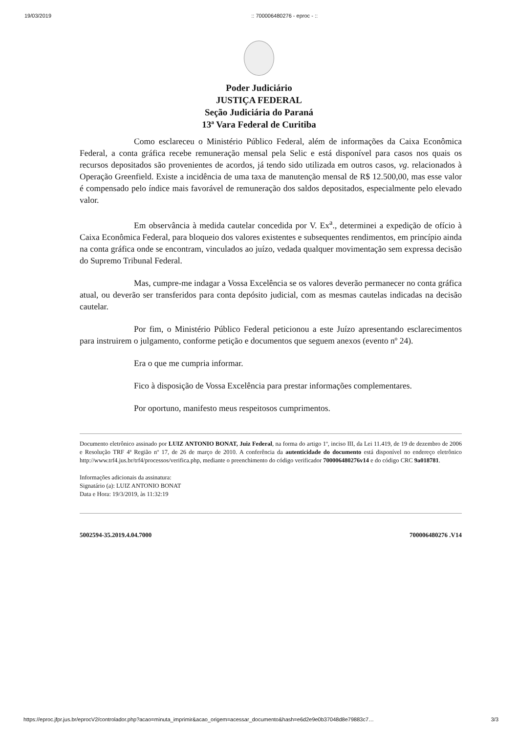19/03/2019:: 700006480276 - eproc - ::
Poder Judiciário
JUSTIÇA FEDERAL
Seção Judiciária do Paraná
13ª Vara Federal de Curitiba
Como esclareceu o Ministério Público Federal, além de informações da Caixa Econômica Federal, a conta gráfica recebe remuneração mensal pela Selic e está disponível para casos nos quais os recursos depositados são provenientes de acordos, já tendo sido utilizada em outros casos, vg. relacionados à Operação Greenfield. Existe a incidência de uma taxa de manutenção mensal de R$ 12.500,00, mas esse valor é compensado pelo índice mais favorável de remuneração dos saldos depositados, especialmente pelo elevado valor.
Em observância à medida cautelar concedida por V. Ex<sup>a</sup>., determinei a expedição de ofício à Caixa Econômica Federal, para bloqueio dos valores existentes e subsequentes rendimentos, em princípio ainda na conta gráfica onde se encontram, vinculados ao juízo, vedada qualquer movimentação sem expressa decisão do Supremo Tribunal Federal.
Mas, cumpre-me indagar a Vossa Excelência se os valores deverão permanecer no conta gráfica atual, ou deverão ser transferidos para conta depósito judicial, com as mesmas cautelas indicadas na decisão cautelar.
Por fim, o Ministério Público Federal peticionou a este Juízo apresentando esclarecimentos para instruirem o julgamento, conforme petição e documentos que seguem anexos (evento nº 24).
Era o que me cumpria informar.
Fico à disposição de Vossa Excelência para prestar informações complementares.
Por oportuno, manifesto meus respeitosos cumprimentos.
Documento eletrônico assinado por LUIZ ANTONIO BONAT, Juiz Federal, na forma do artigo 1º, inciso III, da Lei 11.419, de 19 de dezembro de 2006 e Resolução TRF 4ª Região nº 17, de 26 de março de 2010. A conferência da autenticidade do documento está disponível no endereço eletrônico http://www.trf4.jus.br/trf4/processos/verifica.php, mediante o preenchimento do código verificador 700006480276v14 e do código CRC 9a018781.
Informações adicionais da assinatura:
Signatário (a): LUIZ ANTONIO BONAT
Data e Hora: 19/3/2019, às 11:32:19
5002594-35.2019.4.04.7000 700006480276 .V14
https://eproc.jfpr.jus.br/eprocV2/controlador.php?acao=minuta_imprimir&acao_origem=acessar_documento&hash=e6d2e9e0b37048d8e79883c7… 3/3